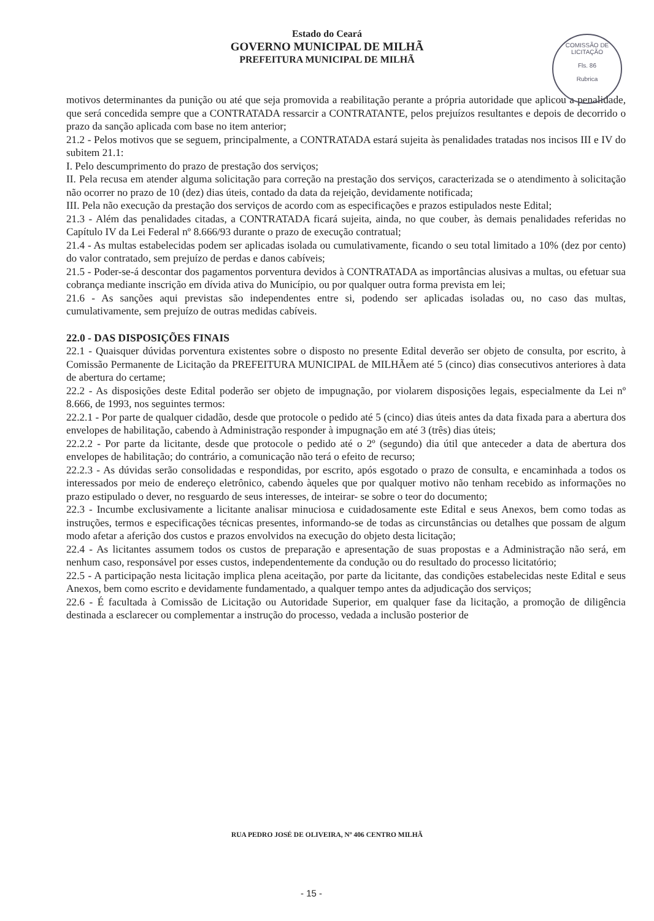Estado do Ceará
GOVERNO MUNICIPAL DE MILHÃ
PREFEITURA MUNICIPAL DE MILHÃ
COMISSÃO DE LICITAÇÃO
Fls. 86
Rubrica
motivos determinantes da punição ou até que seja promovida a reabilitação perante a própria autoridade que aplicou a penalidade, que será concedida sempre que a CONTRATADA ressarcir a CONTRATANTE, pelos prejuízos resultantes e depois de decorrido o prazo da sanção aplicada com base no item anterior;
21.2 - Pelos motivos que se seguem, principalmente, a CONTRATADA estará sujeita às penalidades tratadas nos incisos III e IV do subitem 21.1:
I. Pelo descumprimento do prazo de prestação dos serviços;
II. Pela recusa em atender alguma solicitação para correção na prestação dos serviços, caracterizada se o atendimento à solicitação não ocorrer no prazo de 10 (dez) dias úteis, contado da data da rejeição, devidamente notificada;
III. Pela não execução da prestação dos serviços de acordo com as especificações e prazos estipulados neste Edital;
21.3 - Além das penalidades citadas, a CONTRATADA ficará sujeita, ainda, no que couber, às demais penalidades referidas no Capítulo IV da Lei Federal nº 8.666/93 durante o prazo de execução contratual;
21.4 - As multas estabelecidas podem ser aplicadas isolada ou cumulativamente, ficando o seu total limitado a 10% (dez por cento) do valor contratado, sem prejuízo de perdas e danos cabíveis;
21.5 - Poder-se-á descontar dos pagamentos porventura devidos à CONTRATADA as importâncias alusivas a multas, ou efetuar sua cobrança mediante inscrição em dívida ativa do Município, ou por qualquer outra forma prevista em lei;
21.6 - As sanções aqui previstas são independentes entre si, podendo ser aplicadas isoladas ou, no caso das multas, cumulativamente, sem prejuízo de outras medidas cabíveis.
22.0 - DAS DISPOSIÇÕES FINAIS
22.1 - Quaisquer dúvidas porventura existentes sobre o disposto no presente Edital deverão ser objeto de consulta, por escrito, à Comissão Permanente de Licitação da PREFEITURA MUNICIPAL de MILHÃem até 5 (cinco) dias consecutivos anteriores à data de abertura do certame;
22.2 - As disposições deste Edital poderão ser objeto de impugnação, por violarem disposições legais, especialmente da Lei nº 8.666, de 1993, nos seguintes termos:
22.2.1 - Por parte de qualquer cidadão, desde que protocole o pedido até 5 (cinco) dias úteis antes da data fixada para a abertura dos envelopes de habilitação, cabendo à Administração responder à impugnação em até 3 (três) dias úteis;
22.2.2 - Por parte da licitante, desde que protocole o pedido até o 2º (segundo) dia útil que anteceder a data de abertura dos envelopes de habilitação; do contrário, a comunicação não terá o efeito de recurso;
22.2.3 - As dúvidas serão consolidadas e respondidas, por escrito, após esgotado o prazo de consulta, e encaminhada a todos os interessados por meio de endereço eletrônico, cabendo àqueles que por qualquer motivo não tenham recebido as informações no prazo estipulado o dever, no resguardo de seus interesses, de inteirar- se sobre o teor do documento;
22.3 - Incumbe exclusivamente a licitante analisar minuciosa e cuidadosamente este Edital e seus Anexos, bem como todas as instruções, termos e especificações técnicas presentes, informando-se de todas as circunstâncias ou detalhes que possam de algum modo afetar a aferição dos custos e prazos envolvidos na execução do objeto desta licitação;
22.4 - As licitantes assumem todos os custos de preparação e apresentação de suas propostas e a Administração não será, em nenhum caso, responsável por esses custos, independentemente da condução ou do resultado do processo licitatório;
22.5 - A participação nesta licitação implica plena aceitação, por parte da licitante, das condições estabelecidas neste Edital e seus Anexos, bem como escrito e devidamente fundamentado, a qualquer tempo antes da adjudicação dos serviços;
22.6 - É facultada à Comissão de Licitação ou Autoridade Superior, em qualquer fase da licitação, a promoção de diligência destinada a esclarecer ou complementar a instrução do processo, vedada a inclusão posterior de
RUA PEDRO JOSÉ DE OLIVEIRA, Nº 406 CENTRO MILHÃ
- 15 -